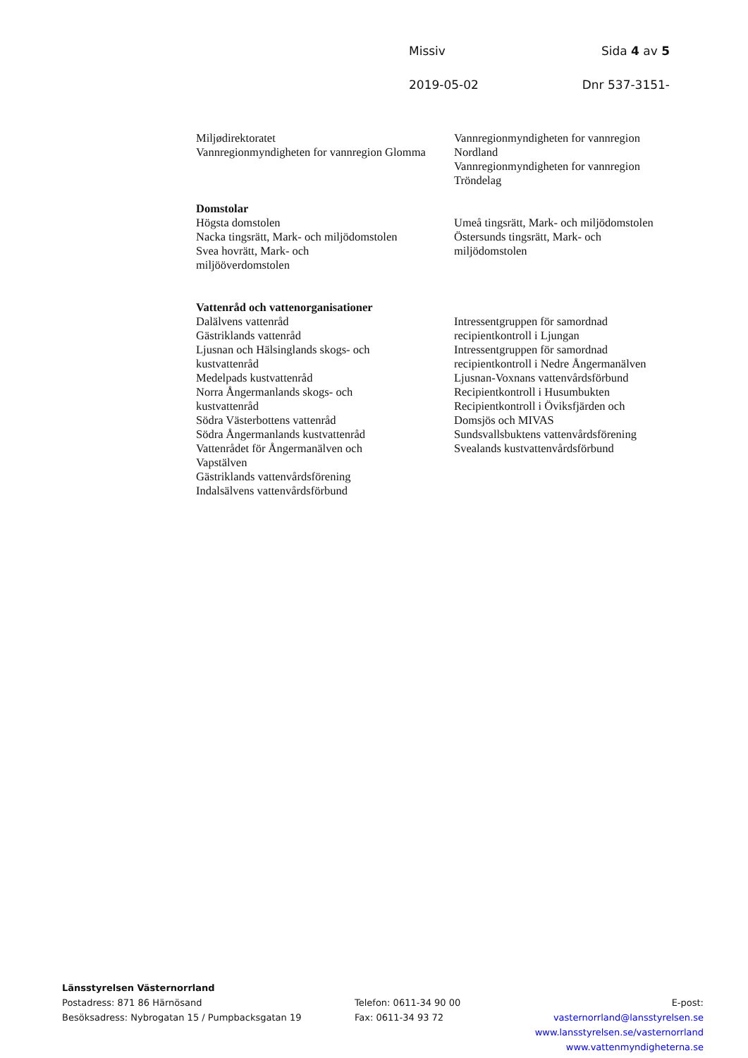Missiv Sida 4 av 5
2019-05-02 Dnr 537-3151-
Miljødirektoratet
Vannregionmyndigheten for vannregion Glomma
Vannregionmyndigheten for vannregion Nordland
Vannregionmyndigheten for vannregion Tröndelag
Domstolar
Högsta domstolen
Nacka tingsrätt, Mark- och miljödomstolen
Svea hovrätt, Mark- och
miljööverdomstolen
Umeå tingsrätt, Mark- och miljödomstolen
Östersunds tingsrätt, Mark- och
miljödomstolen
Vattenråd och vattenorganisationer
Dalälvens vattenråd
Gästriklands vattenråd
Ljusnan och Hälsinglands skogs- och
kustvattenråd
Medelpads kustvattenråd
Norra Ångermanlands skogs- och
kustvattenråd
Södra Västerbottens vattenråd
Södra Ångermanlands kustvattenråd
Vattenrådet för Ångermanälven och
Vapstälven
Gästriklands vattenvårdsförening
Indalsälvens vattenvårdsförbund
Intressentgruppen för samordnad
recipientkontroll i Ljungan
Intressentgruppen för samordnad
recipientkontroll i Nedre Ångermanälven
Ljusnan-Voxnans vattenvårdsförbund
Recipientkontroll i Husumbukten
Recipientkontroll i Öviksfjärden och
Domsjös och MIVAS
Sundsvallsbuktens vattenvårdsförening
Svealands kustvattenvårdsförbund
Länsstyrelsen Västernorrland
Postadress: 871 86 Härnösand
Besöksadress: Nybrogatan 15 / Pumpbacksgatan 19
Telefon: 0611-34 90 00
Fax: 0611-34 93 72
E-post: vasternorrland@lansstyrelsen.se
www.lansstyrelsen.se/vasternorrland
www.vattenmyndigheterna.se